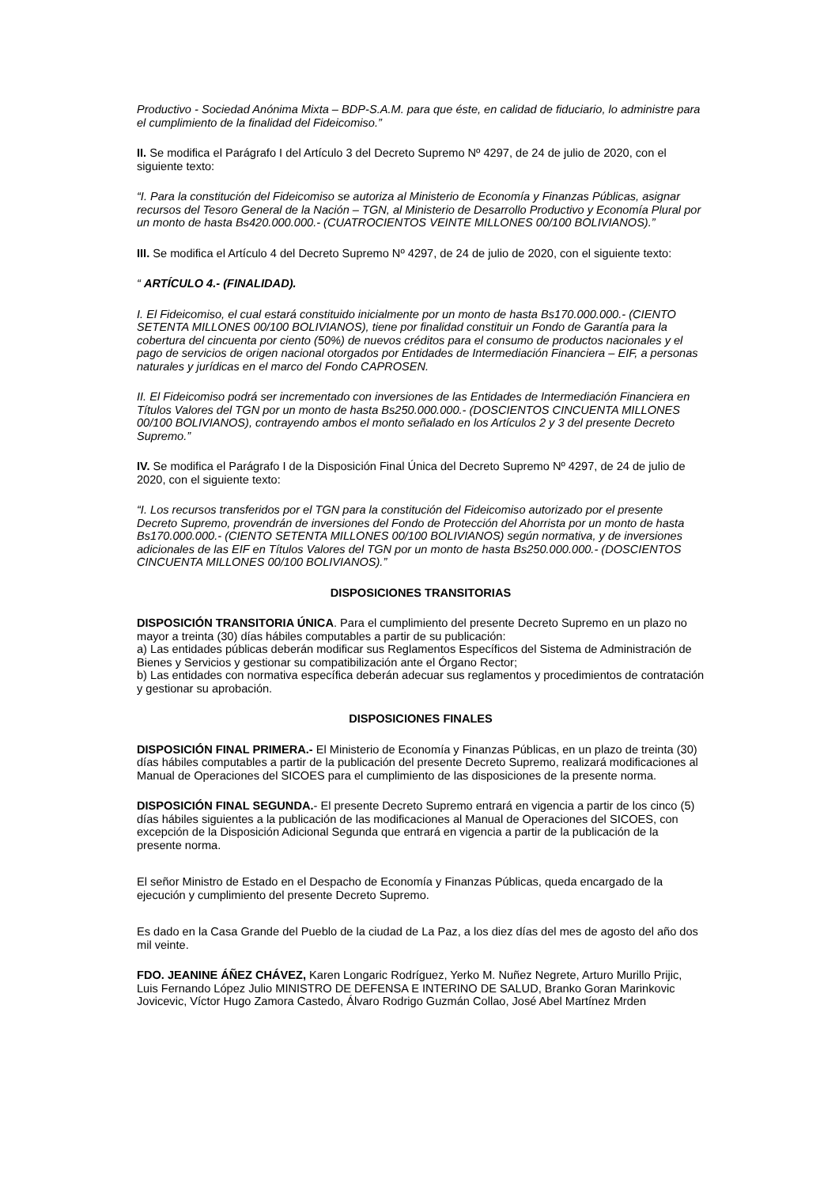Productivo - Sociedad Anónima Mixta – BDP-S.A.M. para que éste, en calidad de fiduciario, lo administre para el cumplimiento de la finalidad del Fideicomiso.”
II. Se modifica el Parágrafo I del Artículo 3 del Decreto Supremo Nº 4297, de 24 de julio de 2020, con el siguiente texto:
“I. Para la constitución del Fideicomiso se autoriza al Ministerio de Economía y Finanzas Públicas, asignar recursos del Tesoro General de la Nación – TGN, al Ministerio de Desarrollo Productivo y Economía Plural por un monto de hasta Bs420.000.000.- (CUATROCIENTOS VEINTE MILLONES 00/100 BOLIVIANOS).”
III. Se modifica el Artículo 4 del Decreto Supremo Nº 4297, de 24 de julio de 2020, con el siguiente texto:
“ ARTÍCULO 4.- (FINALIDAD).
I. El Fideicomiso, el cual estará constituido inicialmente por un monto de hasta Bs170.000.000.- (CIENTO SETENTA MILLONES 00/100 BOLIVIANOS), tiene por finalidad constituir un Fondo de Garantía para la cobertura del cincuenta por ciento (50%) de nuevos créditos para el consumo de productos nacionales y el pago de servicios de origen nacional otorgados por Entidades de Intermediación Financiera – EIF, a personas naturales y jurídicas en el marco del Fondo CAPROSEN.
II. El Fideicomiso podrá ser incrementado con inversiones de las Entidades de Intermediación Financiera en Títulos Valores del TGN por un monto de hasta Bs250.000.000.- (DOSCIENTOS CINCUENTA MILLONES 00/100 BOLIVIANOS), contrayendo ambos el monto señalado en los Artículos 2 y 3 del presente Decreto Supremo.”
IV. Se modifica el Parágrafo I de la Disposición Final Única del Decreto Supremo Nº 4297, de 24 de julio de 2020, con el siguiente texto:
“I. Los recursos transferidos por el TGN para la constitución del Fideicomiso autorizado por el presente Decreto Supremo, provendrán de inversiones del Fondo de Protección del Ahorrista por un monto de hasta Bs170.000.000.- (CIENTO SETENTA MILLONES 00/100 BOLIVIANOS) según normativa, y de inversiones adicionales de las EIF en Títulos Valores del TGN por un monto de hasta Bs250.000.000.- (DOSCIENTOS CINCUENTA MILLONES 00/100 BOLIVIANOS).”
DISPOSICIONES TRANSITORIAS
DISPOSICIÓN TRANSITORIA ÚNICA. Para el cumplimiento del presente Decreto Supremo en un plazo no mayor a treinta (30) días hábiles computables a partir de su publicación:
a) Las entidades públicas deberán modificar sus Reglamentos Específicos del Sistema de Administración de Bienes y Servicios y gestionar su compatibilización ante el Órgano Rector;
b) Las entidades con normativa específica deberán adecuar sus reglamentos y procedimientos de contratación y gestionar su aprobación.
DISPOSICIONES FINALES
DISPOSICIÓN FINAL PRIMERA.- El Ministerio de Economía y Finanzas Públicas, en un plazo de treinta (30) días hábiles computables a partir de la publicación del presente Decreto Supremo, realizará modificaciones al Manual de Operaciones del SICOES para el cumplimiento de las disposiciones de la presente norma.
DISPOSICIÓN FINAL SEGUNDA.- El presente Decreto Supremo entrará en vigencia a partir de los cinco (5) días hábiles siguientes a la publicación de las modificaciones al Manual de Operaciones del SICOES, con excepción de la Disposición Adicional Segunda que entrará en vigencia a partir de la publicación de la presente norma.
El señor Ministro de Estado en el Despacho de Economía y Finanzas Públicas, queda encargado de la ejecución y cumplimiento del presente Decreto Supremo.
Es dado en la Casa Grande del Pueblo de la ciudad de La Paz, a los diez días del mes de agosto del año dos mil veinte.
FDO. JEANINE ÁÑEZ CHÁVEZ, Karen Longaric Rodríguez, Yerko M. Nuñez Negrete, Arturo Murillo Prijic, Luis Fernando López Julio MINISTRO DE DEFENSA E INTERINO DE SALUD, Branko Goran Marinkovic Jovicevic, Víctor Hugo Zamora Castedo, Álvaro Rodrigo Guzmán Collao, José Abel Martínez Mrden